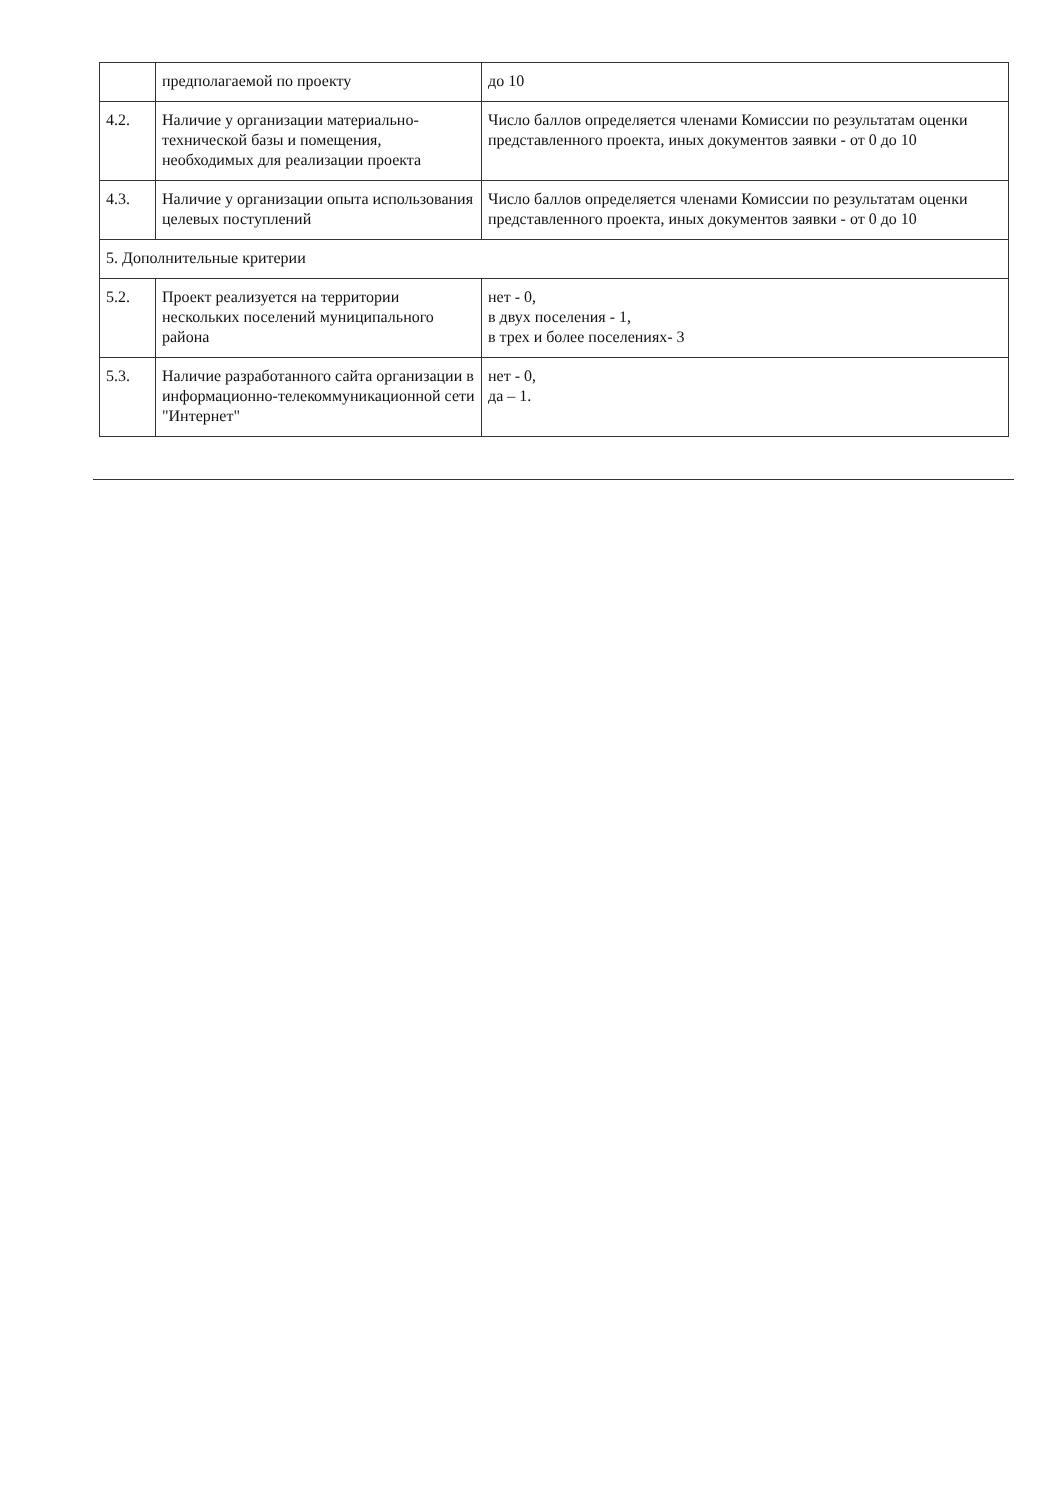| | предполагаемой по проекту | до 10 |
| 4.2. | Наличие у организации материально-технической базы и помещения, необходимых для реализации проекта | Число баллов определяется членами Комиссии по результатам оценки представленного проекта, иных документов заявки - от 0 до 10 |
| 4.3. | Наличие у организации опыта использования целевых поступлений | Число баллов определяется членами Комиссии по результатам оценки представленного проекта, иных документов заявки - от 0 до 10 |
| 5. Дополнительные критерии | | |
| 5.2. | Проект реализуется на территории нескольких поселений муниципального района | нет - 0, в двух поселения - 1, в трех и более поселениях- 3 |
| 5.3. | Наличие разработанного сайта организации в информационно-телекоммуникационной сети "Интернет" | нет - 0, да – 1. |